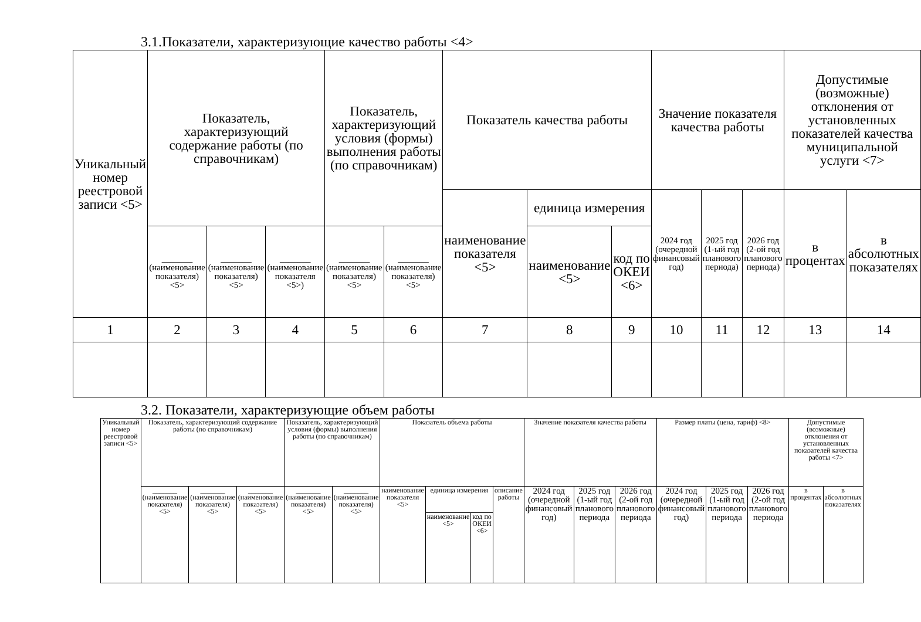3.1.Показатели, характеризующие качество работы <4>
| Уникальный номер реестровой записи <5> | Показатель, характеризующий содержание работы (по справочникам) | | | Показатель, характеризующий условия (формы) выполнения работы (по справочникам) | | Показатель качества работы | | | Значение показателя качества работы | | | Допустимые (возможные) отклонения от установленных показателей качества муниципальной услуги <7> | |
| --- | --- | --- | --- | --- | --- | --- | --- | --- | --- | --- | --- | --- | --- |
| | | | | | | наименование показателя <5> | единица измерения | | 2024 год (очередной финансовый год) | 2025 год (1-ый год планового периода) | 2026 год (2-ой год планового периода) | в процентах | в абсолютных показателях |
| | _______ (наименование показателя) <5> | _______ (наименование показателя) <5> | _______ (наименование показателя <5>) | _______ (наименование показателя) <5> | _______ (наименование показателя) <5> | | наименование <5> | код по ОКЕИ <6> | | | | | |
| 1 | 2 | 3 | 4 | 5 | 6 | 7 | 8 | 9 | 10 | 11 | 12 | 13 | 14 |
3.2. Показатели, характеризующие объем работы
| Уникальный номер реестровой записи <5> | Показатель, характеризующий содержание работы (по справочникам) | | | Показатель, характеризующий условия (формы) выполнения работы (по справочникам) | | Показатель объема работы | | | | Значение показателя качества работы | | | Размер платы (цена, тариф) <8> | | | Допустимые (возможные) отклонения от установленных показателей качества работы <7> | |
| --- | --- | --- | --- | --- | --- | --- | --- | --- | --- | --- | --- | --- | --- | --- | --- | --- | --- |
| | _______ (наименование показателя) <5> | _______ (наименование показателя) <5> | _______ (наименование показателя) <5> | _______ (наименование показателя) <5> | _______ (наименование показателя) <5> | наименование показателя <5> | единица измерения | | описание работы | 2024 год (очередной финансовый год) | 2025 год (1-ый год планового периода | 2026 год (2-ой год планового периода | 2024 год (очередной финансовый год) | 2025 год (1-ый год планового периода | 2026 год (2-ой год планового периода | в процентах | в абсолютных показателях |
| | | | | | | | наименование <5> | код по ОКЕИ <6> | | | | | | | | | |